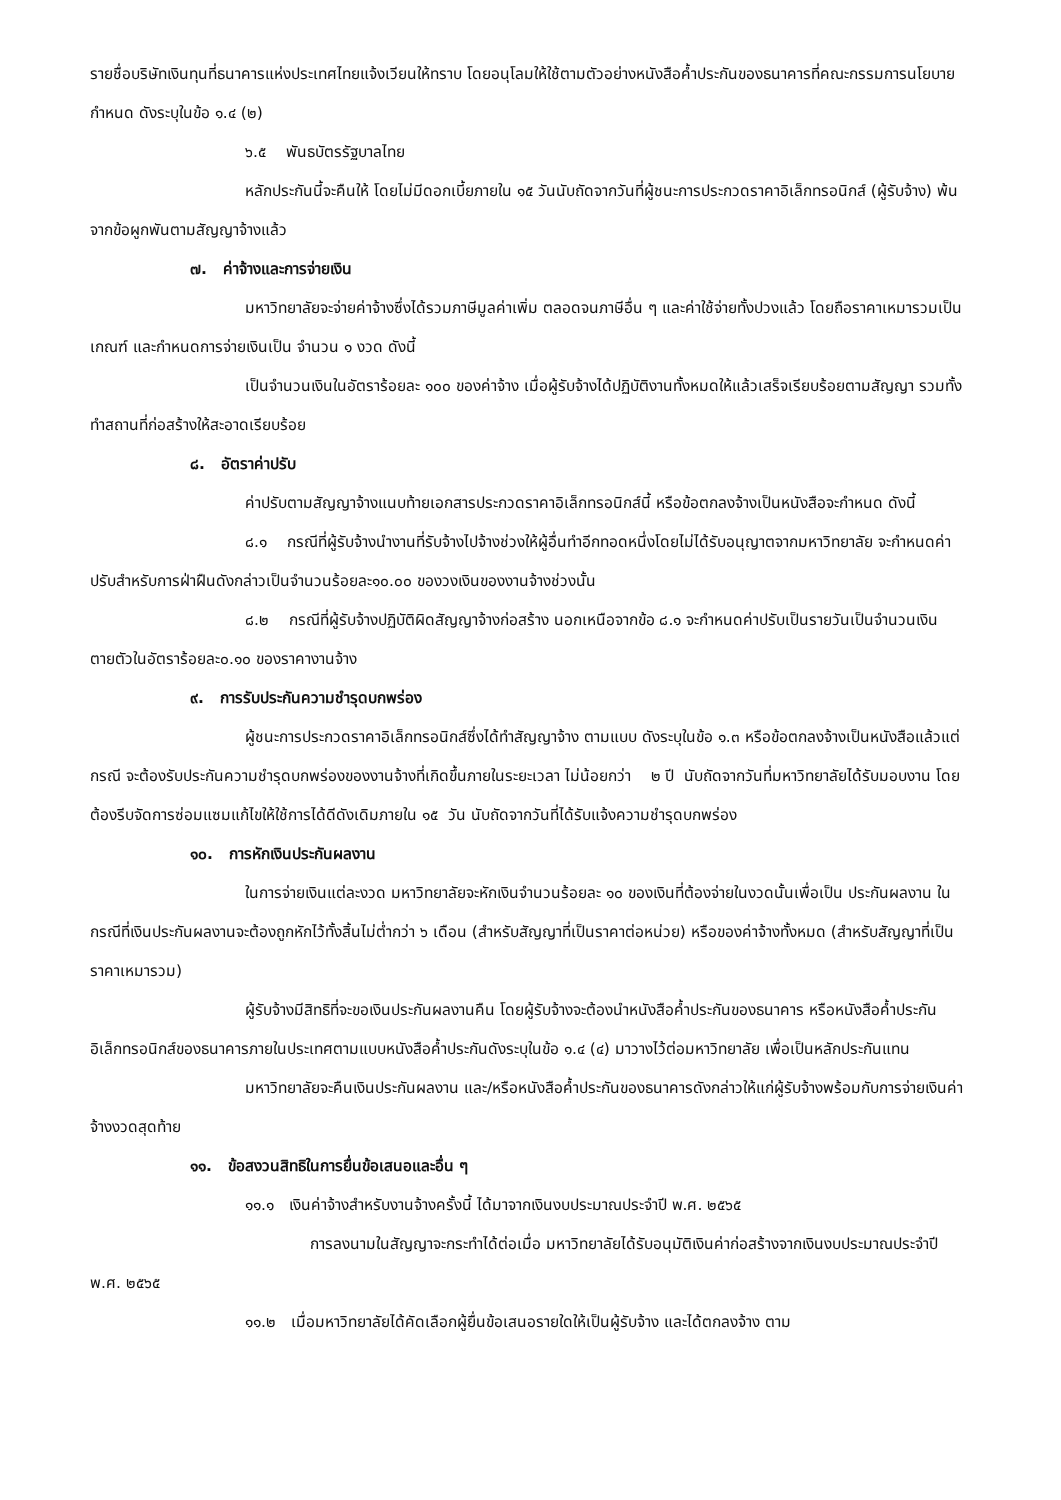รายชื่อบริษัทเงินทุนที่ธนาคารแห่งประเทศไทยแจ้งเวียนให้ทราบ โดยอนุโลมให้ใช้ตามตัวอย่างหนังสือค้ำประกันของธนาคารที่คณะกรรมการนโยบายกำหนด ดังระบุในข้อ ๑.๔ (๒)
๖.๕ พันธบัตรรัฐบาลไทย
หลักประกันนี้จะคืนให้ โดยไม่มีดอกเบี้ยภายใน ๑๕ วันนับถัดจากวันที่ผู้ชนะการประกวดราคาอิเล็กทรอนิกส์ (ผู้รับจ้าง) พ้นจากข้อผูกพันตามสัญญาจ้างแล้ว
๗. ค่าจ้างและการจ่ายเงิน
มหาวิทยาลัยจะจ่ายค่าจ้างซึ่งได้รวมภาษีมูลค่าเพิ่ม ตลอดจนภาษีอื่น ๆ และค่าใช้จ่ายทั้งปวงแล้ว โดยถือราคาเหมารวมเป็นเกณฑ์ และกำหนดการจ่ายเงินเป็น จำนวน ๑ งวด ดังนี้
เป็นจำนวนเงินในอัตราร้อยละ ๑๐๐ ของค่าจ้าง เมื่อผู้รับจ้างได้ปฏิบัติงานทั้งหมดให้แล้วเสร็จเรียบร้อยตามสัญญา รวมทั้งทำสถานที่ก่อสร้างให้สะอาดเรียบร้อย
๘. อัตราค่าปรับ
ค่าปรับตามสัญญาจ้างแนบท้ายเอกสารประกวดราคาอิเล็กทรอนิกส์นี้ หรือข้อตกลงจ้างเป็นหนังสือจะกำหนด ดังนี้
๘.๑ กรณีที่ผู้รับจ้างนำงานที่รับจ้างไปจ้างช่วงให้ผู้อื่นทำอีกทอดหนึ่งโดยไม่ได้รับอนุญาตจากมหาวิทยาลัย จะกำหนดค่าปรับสำหรับการฝ่าฝืนดังกล่าวเป็นจำนวนร้อยละ๑๐.๐๐ ของวงเงินของงานจ้างช่วงนั้น
๘.๒ กรณีที่ผู้รับจ้างปฏิบัติผิดสัญญาจ้างก่อสร้าง นอกเหนือจากข้อ ๘.๑ จะกำหนดค่าปรับเป็นรายวันเป็นจำนวนเงินตายตัวในอัตราร้อยละ๐.๑๐ ของราคางานจ้าง
๙. การรับประกันความชำรุดบกพร่อง
ผู้ชนะการประกวดราคาอิเล็กทรอนิกส์ซึ่งได้ทำสัญญาจ้าง ตามแบบ ดังระบุในข้อ ๑.๓ หรือข้อตกลงจ้างเป็นหนังสือแล้วแต่กรณี จะต้องรับประกันความชำรุดบกพร่องของงานจ้างที่เกิดขึ้นภายในระยะเวลา ไม่น้อยกว่า ๒ ปี นับถัดจากวันที่มหาวิทยาลัยได้รับมอบงาน โดยต้องรีบจัดการซ่อมแซมแก้ไขให้ใช้การได้ดีดังเดิมภายใน ๑๕ วัน นับถัดจากวันที่ได้รับแจ้งความชำรุดบกพร่อง
๑๐. การหักเงินประกันผลงาน
ในการจ่ายเงินแต่ละงวด มหาวิทยาลัยจะหักเงินจำนวนร้อยละ ๑๐ ของเงินที่ต้องจ่ายในงวดนั้นเพื่อเป็น ประกันผลงาน ในกรณีที่เงินประกันผลงานจะต้องถูกหักไว้ทั้งสิ้นไม่ต่ำกว่า ๖ เดือน (สำหรับสัญญาที่เป็นราคาต่อหน่วย) หรือของค่าจ้างทั้งหมด (สำหรับสัญญาที่เป็นราคาเหมารวม)
ผู้รับจ้างมีสิทธิที่จะขอเงินประกันผลงานคืน โดยผู้รับจ้างจะต้องนำหนังสือค้ำประกันของธนาคาร หรือหนังสือค้ำประกันอิเล็กทรอนิกส์ของธนาคารภายในประเทศตามแบบหนังสือค้ำประกันดังระบุในข้อ ๑.๔ (๔) มาวางไว้ต่อมหาวิทยาลัย เพื่อเป็นหลักประกันแทน
มหาวิทยาลัยจะคืนเงินประกันผลงาน และ/หรือหนังสือค้ำประกันของธนาคารดังกล่าวให้แก่ผู้รับจ้างพร้อมกับการจ่ายเงินค่าจ้างงวดสุดท้าย
๑๑. ข้อสงวนสิทธิในการยื่นข้อเสนอและอื่น ๆ
๑๑.๑ เงินค่าจ้างสำหรับงานจ้างครั้งนี้ ได้มาจากเงินงบประมาณประจำปี พ.ศ. ๒๕๖๕
การลงนามในสัญญาจะกระทำได้ต่อเมื่อ มหาวิทยาลัยได้รับอนุมัติเงินค่าก่อสร้างจากเงินงบประมาณประจำปี พ.ศ. ๒๕๖๕
๑๑.๒ เมื่อมหาวิทยาลัยได้คัดเลือกผู้ยื่นข้อเสนอรายใดให้เป็นผู้รับจ้าง และได้ตกลงจ้าง ตาม